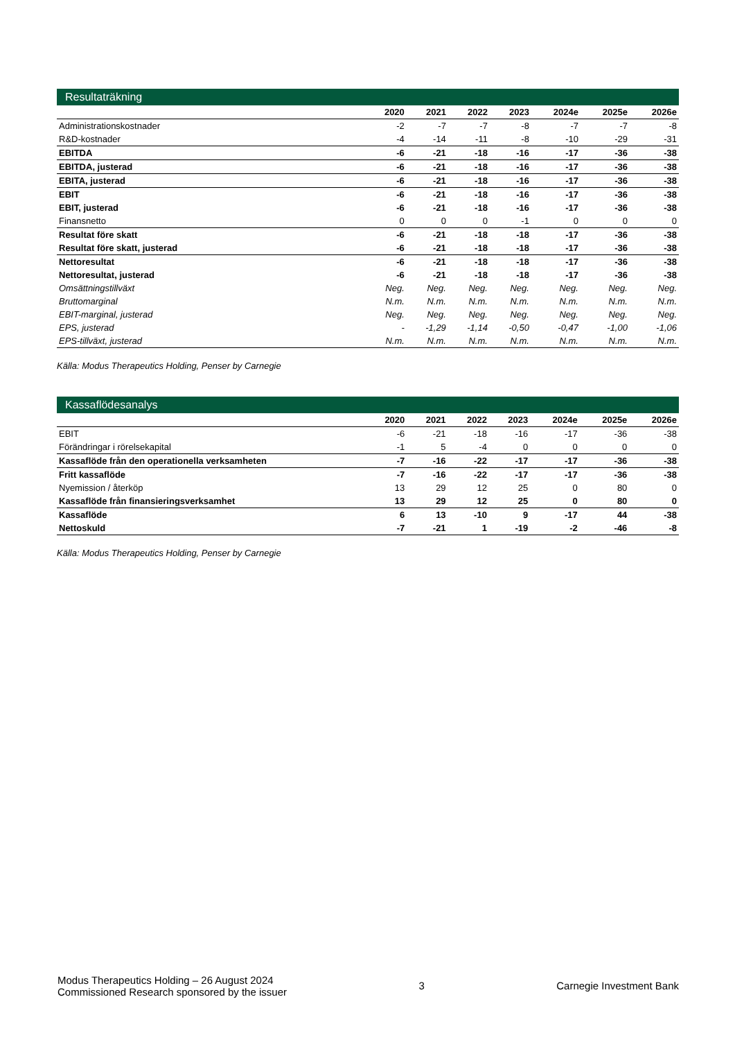Resultaträkning
| | 2020 | 2021 | 2022 | 2023 | 2024e | 2025e | 2026e |
| --- | --- | --- | --- | --- | --- | --- | --- |
| Administrationskostnader | -2 | -7 | -7 | -8 | -7 | -7 | -8 |
| R&D-kostnader | -4 | -14 | -11 | -8 | -10 | -29 | -31 |
| EBITDA | -6 | -21 | -18 | -16 | -17 | -36 | -38 |
| EBITDA, justerad | -6 | -21 | -18 | -16 | -17 | -36 | -38 |
| EBITA, justerad | -6 | -21 | -18 | -16 | -17 | -36 | -38 |
| EBIT | -6 | -21 | -18 | -16 | -17 | -36 | -38 |
| EBIT, justerad | -6 | -21 | -18 | -16 | -17 | -36 | -38 |
| Finansnetto | 0 | 0 | 0 | -1 | 0 | 0 | 0 |
| Resultat före skatt | -6 | -21 | -18 | -18 | -17 | -36 | -38 |
| Resultat före skatt, justerad | -6 | -21 | -18 | -18 | -17 | -36 | -38 |
| Nettoresultat | -6 | -21 | -18 | -18 | -17 | -36 | -38 |
| Nettoresultat, justerad | -6 | -21 | -18 | -18 | -17 | -36 | -38 |
| Omsättningstillväxt | Neg. | Neg. | Neg. | Neg. | Neg. | Neg. | Neg. |
| Bruttomarginal | N.m. | N.m. | N.m. | N.m. | N.m. | N.m. | N.m. |
| EBIT-marginal, justerad | Neg. | Neg. | Neg. | Neg. | Neg. | Neg. | Neg. |
| EPS, justerad | - | -1,29 | -1,14 | -0,50 | -0,47 | -1,00 | -1,06 |
| EPS-tillväxt, justerad | N.m. | N.m. | N.m. | N.m. | N.m. | N.m. | N.m. |
Källa: Modus Therapeutics Holding, Penser by Carnegie
Kassaflödesanalys
| | 2020 | 2021 | 2022 | 2023 | 2024e | 2025e | 2026e |
| --- | --- | --- | --- | --- | --- | --- | --- |
| EBIT | -6 | -21 | -18 | -16 | -17 | -36 | -38 |
| Förändringar i rörelsekapital | -1 | 5 | -4 | 0 | 0 | 0 | 0 |
| Kassaflöde från den operationella verksamheten | -7 | -16 | -22 | -17 | -17 | -36 | -38 |
| Fritt kassaflöde | -7 | -16 | -22 | -17 | -17 | -36 | -38 |
| Nyemission / återköp | 13 | 29 | 12 | 25 | 0 | 80 | 0 |
| Kassaflöde från finansieringsverksamhet | 13 | 29 | 12 | 25 | 0 | 80 | 0 |
| Kassaflöde | 6 | 13 | -10 | 9 | -17 | 44 | -38 |
| Nettoskuld | -7 | -21 | 1 | -19 | -2 | -46 | -8 |
Källa: Modus Therapeutics Holding, Penser by Carnegie
Modus Therapeutics Holding – 26 August 2024
Commissioned Research sponsored by the issuer
3 Carnegie Investment Bank